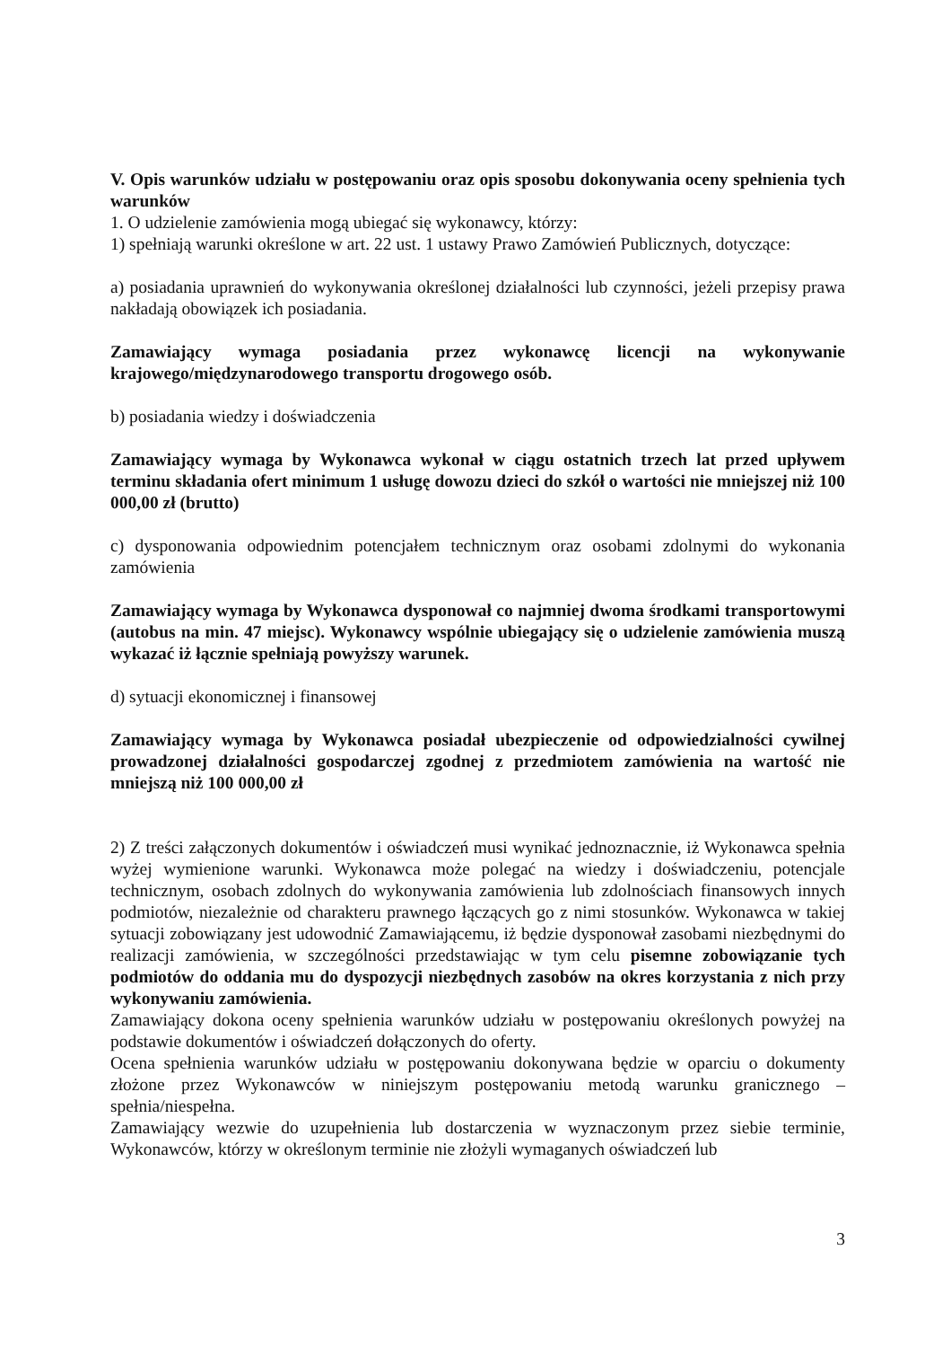V. Opis warunków udziału w postępowaniu oraz opis sposobu dokonywania oceny spełnienia tych warunków
1. O udzielenie zamówienia mogą ubiegać się wykonawcy, którzy:
1) spełniają warunki określone w art. 22 ust. 1 ustawy Prawo Zamówień Publicznych, dotyczące:
a) posiadania uprawnień do wykonywania określonej działalności lub czynności, jeżeli przepisy prawa nakładają obowiązek ich posiadania.
Zamawiający wymaga posiadania przez wykonawcę licencji na wykonywanie krajowego/międzynarodowego transportu drogowego osób.
b) posiadania wiedzy i doświadczenia
Zamawiający wymaga by Wykonawca wykonał w ciągu ostatnich trzech lat przed upływem terminu składania ofert minimum 1 usługę dowozu dzieci do szkół o wartości nie mniejszej niż 100 000,00 zł (brutto)
c) dysponowania odpowiednim potencjałem technicznym oraz osobami zdolnymi do wykonania zamówienia
Zamawiający wymaga by Wykonawca dysponował co najmniej dwoma środkami transportowymi (autobus na min. 47 miejsc). Wykonawcy wspólnie ubiegający się o udzielenie zamówienia muszą wykazać iż łącznie spełniają powyższy warunek.
d) sytuacji ekonomicznej i finansowej
Zamawiający wymaga by Wykonawca posiadał ubezpieczenie od odpowiedzialności cywilnej prowadzonej działalności gospodarczej zgodnej z przedmiotem zamówienia na wartość nie mniejszą niż 100 000,00 zł
2) Z treści załączonych dokumentów i oświadczeń musi wynikać jednoznacznie, iż Wykonawca spełnia wyżej wymienione warunki. Wykonawca może polegać na wiedzy i doświadczeniu, potencjale technicznym, osobach zdolnych do wykonywania zamówienia lub zdolnościach finansowych innych podmiotów, niezależnie od charakteru prawnego łączących go z nimi stosunków. Wykonawca w takiej sytuacji zobowiązany jest udowodnić Zamawiającemu, iż będzie dysponował zasobami niezbędnymi do realizacji zamówienia, w szczególności przedstawiając w tym celu pisemne zobowiązanie tych podmiotów do oddania mu do dyspozycji niezbędnych zasobów na okres korzystania z nich przy wykonywaniu zamówienia.
Zamawiający dokona oceny spełnienia warunków udziału w postępowaniu określonych powyżej na podstawie dokumentów i oświadczeń dołączonych do oferty.
Ocena spełnienia warunków udziału w postępowaniu dokonywana będzie w oparciu o dokumenty złożone przez Wykonawców w niniejszym postępowaniu metodą warunku granicznego – spełnia/niespełna.
Zamawiający wezwie do uzupełnienia lub dostarczenia w wyznaczonym przez siebie terminie, Wykonawców, którzy w określonym terminie nie złożyli wymaganych oświadczeń lub
3